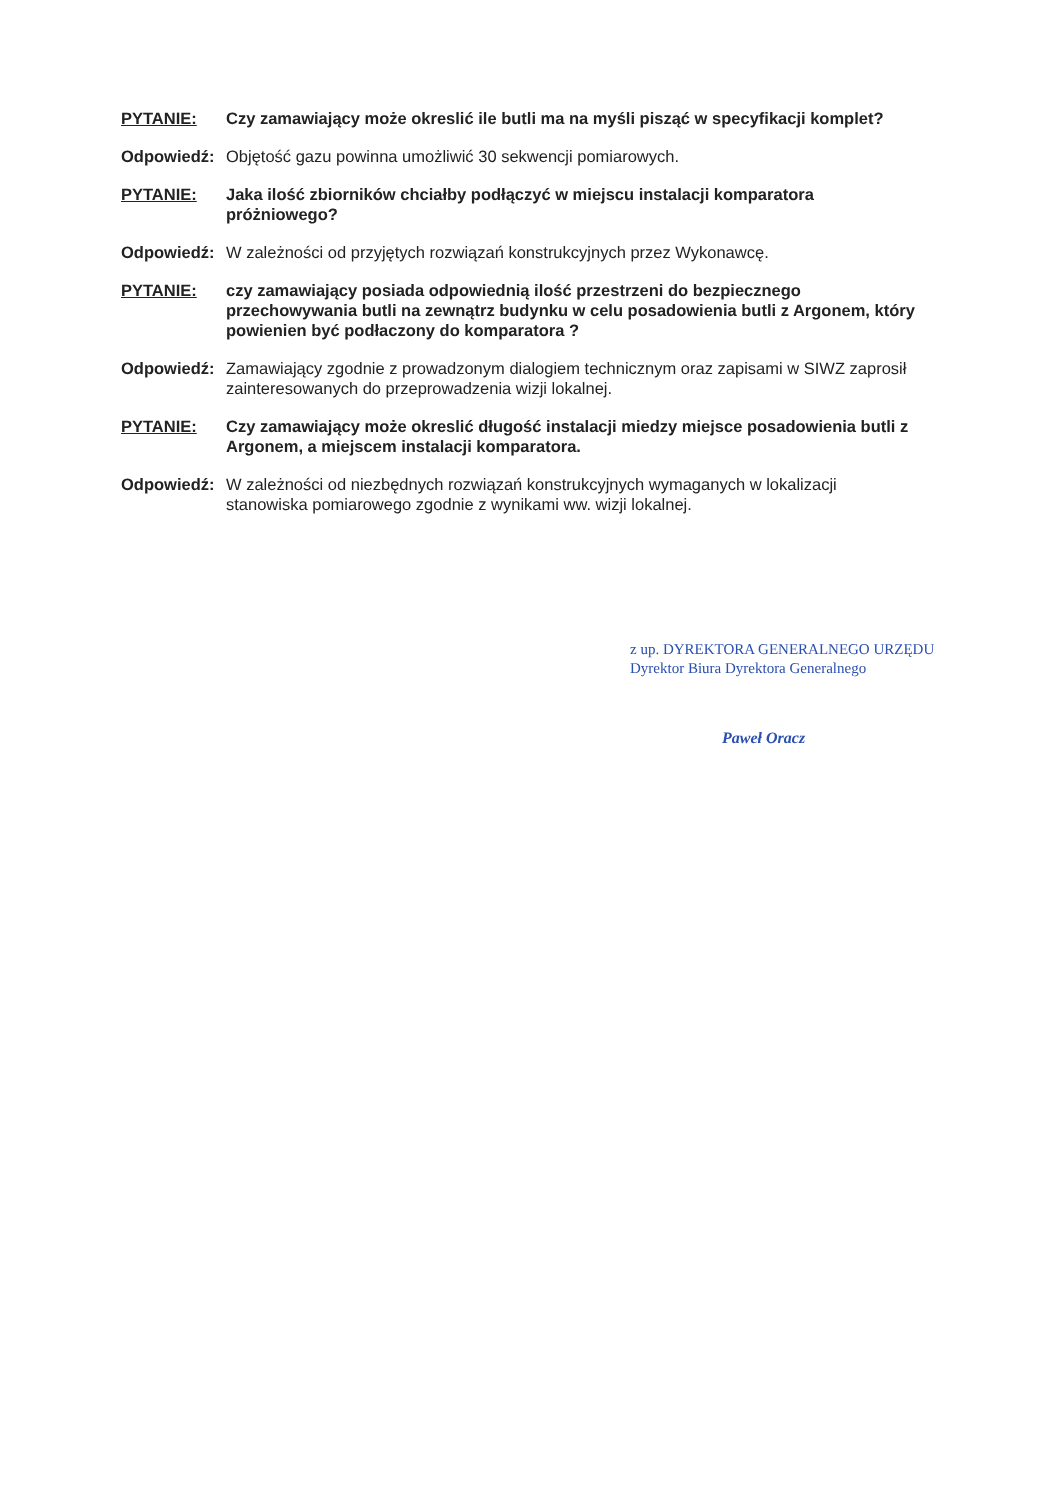PYTANIE: Czy zamawiający może okreslić ile butli ma na myśli pisząć w specyfikacji komplet?
Odpowiedź: Objętość gazu powinna umożliwić 30 sekwencji pomiarowych.
PYTANIE: Jaka ilość zbiorników chciałby podłączyć w miejscu instalacji komparatora próżniowego?
Odpowiedź: W zależności od przyjętych rozwiązań konstrukcyjnych przez Wykonawcę.
PYTANIE: czy zamawiający posiada odpowiednią ilość przestrzeni do bezpiecznego przechowywania butli na zewnątrz budynku w celu posadowienia butli z Argonem, który powienien być podłaczony do komparatora ?
Odpowiedź: Zamawiający zgodnie z prowadzonym dialogiem technicznym oraz zapisami w SIWZ zaprosił zainteresowanych do przeprowadzenia wizji lokalnej.
PYTANIE: Czy zamawiający może okreslić długość instalacji miedzy miejsce posadowienia butli z Argonem, a miejscem instalacji komparatora.
Odpowiedź: W zależności od niezbędnych rozwiązań konstrukcyjnych wymaganych w lokalizacji stanowiska pomiarowego zgodnie z wynikami ww. wizji lokalnej.
z up. DYREKTORA GENERALNEGO URZĘDU
Dyrektor Biura Dyrektora Generalnego
Paweł Oracz